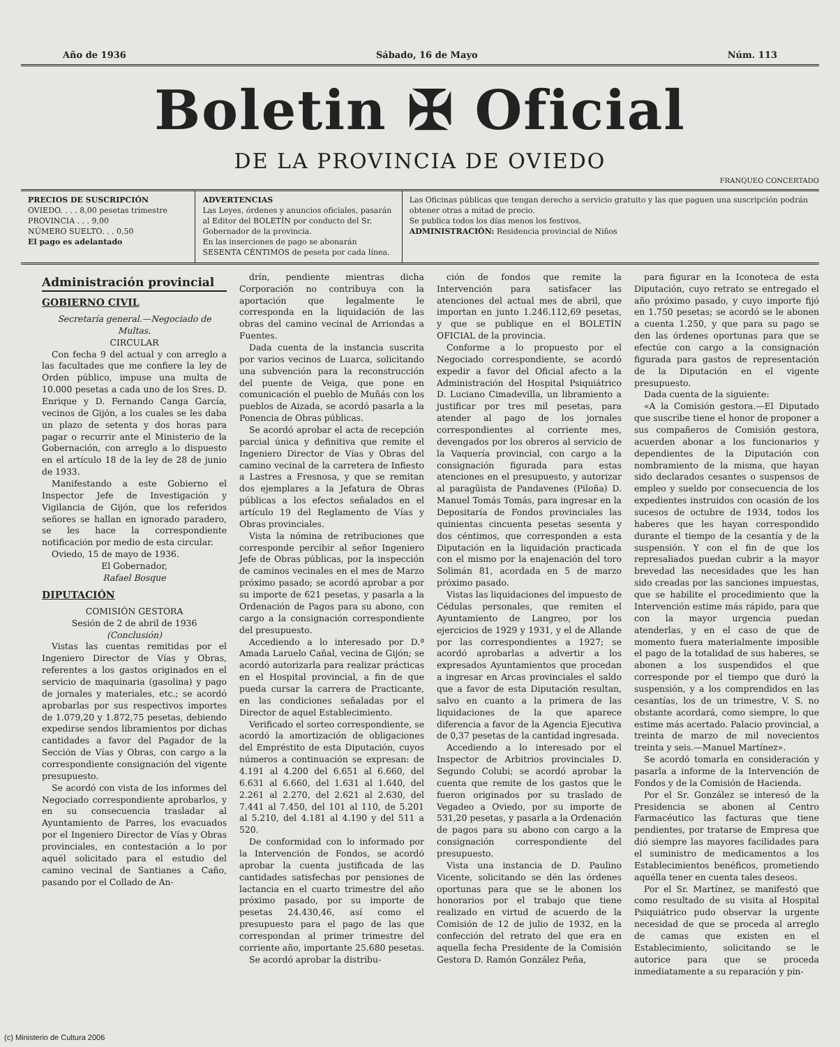Año de 1936 Sábado, 16 de Mayo Núm. 113
Boletin ✠ Oficial
DE LA PROVINCIA DE OVIEDO
FRANQUEO CONCERTADO
PRECIOS DE SUSCRIPCIÓN
OVIEDO. . . . 8,00 pesetas trimestre
PROVINCIA . . . 9,00
NÚMERO SUELTO. . . 0,50
El pago es adelantado
ADVERTENCIAS
Las Leyes, órdenes y anuncios oficiales, pasarán al Editor del BOLETÍN por conducto del Sr. Gobernador de la provincia.
En las inserciones de pago se abonarán SESENTA CÉNTIMOS de peseta por cada línea.
Las Oficinas públicas que tengan derecho a servicio gratuito y las que paguen una suscripción podrán obtener otras a mitad de precio.
Se publica todos los días menos los festivos.
ADMINISTRACIÓN: Residencia provincial de Niños
Administración provincial
GOBIERNO CIVIL
Secretaría general.—Negociado de Multas.
CIRCULAR
Con fecha 9 del actual y con arreglo a las facultades que me confiere la ley de Orden público, impuse una multa de 10.000 pesetas a cada uno de los Sres. D. Enrique y D. Fernando Canga García, vecinos de Gijón, a los cuales se les daba un plazo de setenta y dos horas para pagar o recurrir ante el Ministerio de la Gobernación, con arreglo a lo dispuesto en el artículo 18 de la ley de 28 de junio de 1933.
Manifestando a este Gobierno el Inspector Jefe de Investigación y Vigilancia de Gijón, que los referidos señores se hallan en ignorado paradero, se les hace la correspondiente notificación por medio de esta circular.
Oviedo, 15 de mayo de 1936.
El Gobernador,
Rafael Bosque
DIPUTACIÓN
COMISIÓN GESTORA
Sesión de 2 de abril de 1936
(Conclusión)
Vistas las cuentas remitidas por el Ingeniero Director de Vías y Obras, referentes a los gastos originados en el servicio de maquinaria (gasolina) y pago de jornales y materiales, etc.; se acordó aprobarlas por sus respectivos importes de 1.079,20 y 1.872,75 pesetas, debiendo expedirse sendos libramientos por dichas cantidades a favor del Pagador de la Sección de Vías y Obras, con cargo a la correspondiente consignación del vigente presupuesto.
Se acordó con vista de los informes del Negociado correspondiente aprobarlos, y en su consecuencia trasladar al Ayuntamiento de Parres, los evacuados por el Ingeniero Director de Vías y Obras provinciales, en contestación a lo por aquél solicitado para el estudio del camino vecinal de Santianes a Caño, pasando por el Collado de An-
drín, pendiente mientras dicha Corporación no contribuya con la aportación que legalmente le corresponda en la liquidación de las obras del camino vecinal de Arriondas a Fuentes.
Dada cuenta de la instancia suscrita por varios vecinos de Luarca, solicitando una subvención para la reconstrucción del puente de Veiga, que pone en comunicación el pueblo de Muñás con los pueblos de Aizada, se acordó pasarla a la Ponencia de Obras públicas.
Se acordó aprobar el acta de recepción parcial única y definitiva que remite el Ingeniero Director de Vías y Obras del camino vecinal de la carretera de Infiesto a Lastres a Fresnosa, y que se remitan dos ejemplares a la Jefatura de Obras públicas a los efectos señalados en el artículo 19 del Reglamento de Vías y Obras provinciales.
Vista la nómina de retribuciones que corresponde percibir al señor Ingeniero Jefe de Obras públicas, por la inspección de caminos vecinales en el mes de Marzo próximo pasado; se acordó aprobar a por su importe de 621 pesetas, y pasarla a la Ordenación de Pagos para su abono, con cargo a la consignación correspondiente del presupuesto.
Accediendo a lo interesado por D.ª Amada Laruelo Cañal, vecina de Gijón; se acordó autorizarla para realizar prácticas en el Hospital provincial, a fin de que pueda cursar la carrera de Practicante, en las condiciones señaladas por el Director de aquel Establecimiento.
Verificado el sorteo correspondiente, se acordó la amortización de obligaciones del Empréstito de esta Diputación, cuyos números a continuación se expresan: de 4.191 al 4.200 del 6.651 al 6.660, del 6.631 al 6.660, del 1.631 al 1.640, del 2.261 al 2.270, del 2.621 al 2.630, del 7.441 al 7.450, del 101 al 110, de 5.201 al 5.210, del 4.181 al 4.190 y del 511 a 520.
De conformidad con lo informado por la Intervención de Fondos, se acordó aprobar la cuenta justificada de las cantidades satisfechas por pensiones de lactancia en el cuarto trimestre del año próximo pasado, por su importe de pesetas 24.430,46, así como el presupuesto para el pago de las que correspondan al primer trimestre del corriente año, importante 25.680 pesetas.
Se acordó aprobar la distribu-
ción de fondos que remite la Intervención para satisfacer las atenciones del actual mes de abril, que importan en junto 1.246.112,69 pesetas, y que se publique en el BOLETÍN OFICIAL de la provincia.
Conforme a lo propuesto por el Negociado correspondiente, se acordó expedir a favor del Oficial afecto a la Administración del Hospital Psiquiátrico D. Luciano Cimadevilla, un libramiento a justificar por tres mil pesetas, para atender al pago de los jornales correspondientes al corriente mes, devengados por los obreros al servicio de la Vaquería provincial, con cargo a la consignación figurada para estas atenciones en el presupuesto, y autorizar al paragüista de Pandavenes (Piloña) D. Manuel Tomás Tomás, para ingresar en la Depositaría de Fondos provinciales las quinientas cincuenta pesetas sesenta y dos céntimos, que corresponden a esta Diputación en la liquidación practicada con el mismo por la enajenación del toro Solimán 81, acordada en 5 de marzo próximo pasado.
Vistas las liquidaciones del impuesto de Cédulas personales, que remiten el Ayuntamiento de Langreo, por los ejercicios de 1929 y 1931, y el de Allande por las correspondientes a 1927; se acordó aprobarlas a advertir a los expresados Ayuntamientos que procedan a ingresar en Arcas provinciales el saldo que a favor de esta Diputación resultan, salvo en cuanto a la primera de las liquidaciones de la que aparece diferencia a favor de la Agencia Ejecutiva de 0,37 pesetas de la cantidad ingresada.
Accediendo a lo interesado por el Inspector de Arbitrios provinciales D. Segundo Colubi; se acordó aprobar la cuenta que remite de los gastos que le fueron originados por su traslado de Vegadeo a Oviedo, por su importe de 531,20 pesetas, y pasarla a la Ordenación de pagos para su abono con cargo a la consignación correspondiente del presupuesto.
Vista una instancia de D. Paulino Vicente, solicitando se dén las órdenes oportunas para que se le abonen los honorarios por el trabajo que tiene realizado en virtud de acuerdo de la Comisión de 12 de julio de 1932, en la confección del retrato del que era en aquella fecha Presidente de la Comisión Gestora D. Ramón González Peña,
para figurar en la Iconoteca de esta Diputación, cuyo retrato se entregado el año próximo pasado, y cuyo importe fijó en 1.750 pesetas; se acordó se le abonen a cuenta 1.250, y que para su pago se den las órdenes oportunas para que se efectúe con cargo a la consignación figurada para gastos de representación de la Diputación en el vigente presupuesto.
Dada cuenta de la siguiente:
«A la Comisión gestora.—El Diputado que suscribe tiene el honor de proponer a sus compañeros de Comisión gestora, acuerden abonar a los funcionarios y dependientes de la Diputación con nombramiento de la misma, que hayan sido declarados cesantes o suspensos de empleo y sueldo por consecuencia de los expedientes instruidos con ocasión de los sucesos de octubre de 1934, todos los haberes que les hayan correspondido durante el tiempo de la cesantía y de la suspensión. Y con el fin de que los represaliados puedan cubrir a la mayor brevedad las necesidades que les han sido creadas por las sanciones impuestas, que se habilite el procedimiento que la Intervención estime más rápido, para que con la mayor urgencia puedan atenderlas, y en el caso de que de momento fuera materialmente imposible el pago de la totalidad de sus haberes, se abonen a los suspendidos el que corresponde por el tiempo que duró la suspensión, y a los comprendidos en las cesantías, los de un trimestre, V. S. no obstante acordará, como siempre, lo que estime más acertado. Palacio provincial, a treinta de marzo de mil novecientos treinta y seis.—Manuel Martínez».
Se acordó tomarla en consideración y pasarla a informe de la Intervención de Fondos y de la Comisión de Hacienda.
Por el Sr. González se interesó de la Presidencia se abonen al Centro Farmacéutico las facturas que tiene pendientes, por tratarse de Empresa que dió siempre las mayores facilidades para el suministro de medicamentos a los Establecimientos benéficos, prometiendo aquélla tener en cuenta tales deseos.
Por el Sr. Martínez, se manifestó que como resultado de su visita al Hospital Psiquiátrico pudo observar la urgente necesidad de que se proceda al arreglo de camas que existen en el Establecimiento, solicitando se le autorice para que se proceda inmediatamente a su reparación y pin-
(c) Ministerio de Cultura 2006